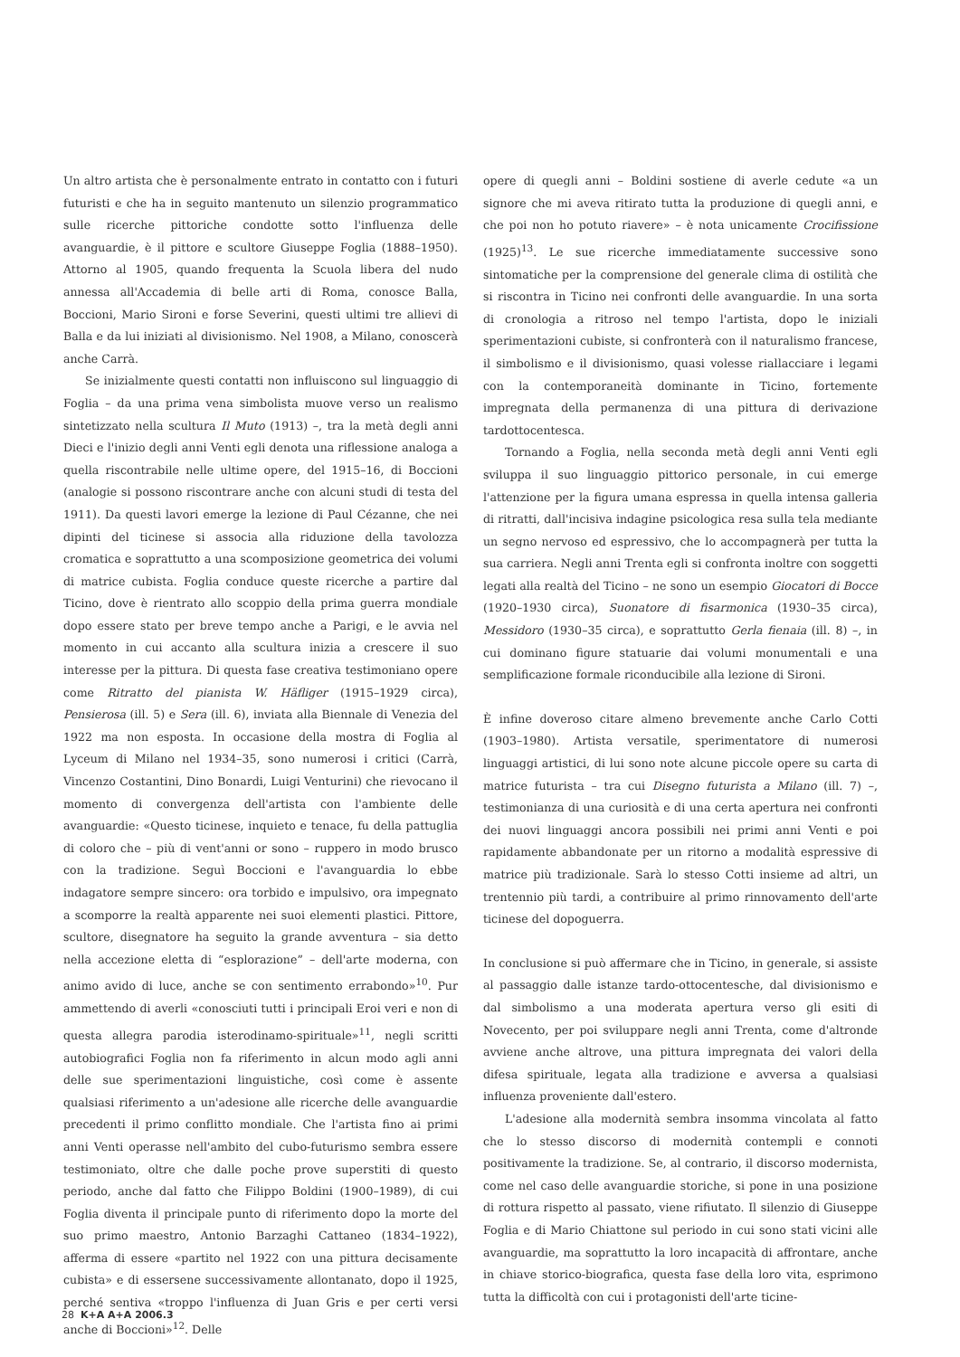Un altro artista che è personalmente entrato in contatto con i futuri futuristi e che ha in seguito mantenuto un silenzio programmatico sulle ricerche pittoriche condotte sotto l'influenza delle avanguardie, è il pittore e scultore Giuseppe Foglia (1888–1950). Attorno al 1905, quando frequenta la Scuola libera del nudo annessa all'Accademia di belle arti di Roma, conosce Balla, Boccioni, Mario Sironi e forse Severini, questi ultimi tre allievi di Balla e da lui iniziati al divisionismo. Nel 1908, a Milano, conoscerà anche Carrà.
Se inizialmente questi contatti non influiscono sul linguaggio di Foglia – da una prima vena simbolista muove verso un realismo sintetizzato nella scultura Il Muto (1913) –, tra la metà degli anni Dieci e l'inizio degli anni Venti egli denota una riflessione analoga a quella riscontrabile nelle ultime opere, del 1915–16, di Boccioni (analogie si possono riscontrare anche con alcuni studi di testa del 1911). Da questi lavori emerge la lezione di Paul Cézanne, che nei dipinti del ticinese si associa alla riduzione della tavolozza cromatica e soprattutto a una scomposizione geometrica dei volumi di matrice cubista. Foglia conduce queste ricerche a partire dal Ticino, dove è rientrato allo scoppio della prima guerra mondiale dopo essere stato per breve tempo anche a Parigi, e le avvia nel momento in cui accanto alla scultura inizia a crescere il suo interesse per la pittura. Di questa fase creativa testimoniano opere come Ritratto del pianista W. Häfliger (1915–1929 circa), Pensierosa (ill. 5) e Sera (ill. 6), inviata alla Biennale di Venezia del 1922 ma non esposta. In occasione della mostra di Foglia al Lyceum di Milano nel 1934–35, sono numerosi i critici (Carrà, Vincenzo Costantini, Dino Bonardi, Luigi Venturini) che rievocano il momento di convergenza dell'artista con l'ambiente delle avanguardie: «Questo ticinese, inquieto e tenace, fu della pattuglia di coloro che – più di vent'anni or sono – ruppero in modo brusco con la tradizione. Seguì Boccioni e l'avanguardia lo ebbe indagatore sempre sincero: ora torbido e impulsivo, ora impegnato a scomporre la realtà apparente nei suoi elementi plastici. Pittore, scultore, disegnatore ha seguito la grande avventura – sia detto nella accezione eletta di “esplorazione” – dell'arte moderna, con animo avido di luce, anche se con sentimento errabondo»<sup>10</sup>. Pur ammettendo di averli «conosciuti tutti i principali Eroi veri e non di questa allegra parodia isterodinamo-spirituale»<sup>11</sup>, negli scritti autobiografici Foglia non fa riferimento in alcun modo agli anni delle sue sperimentazioni linguistiche, così come è assente qualsiasi riferimento a un'adesione alle ricerche delle avanguardie precedenti il primo conflitto mondiale. Che l'artista fino ai primi anni Venti operasse nell'ambito del cubo-futurismo sembra essere testimoniato, oltre che dalle poche prove superstiti di questo periodo, anche dal fatto che Filippo Boldini (1900–1989), di cui Foglia diventa il principale punto di riferimento dopo la morte del suo primo maestro, Antonio Barzaghi Cattaneo (1834–1922), afferma di essere «partito nel 1922 con una pittura decisamente cubista» e di essersene successivamente allontanato, dopo il 1925, perché sentiva «troppo l'influenza di Juan Gris e per certi versi anche di Boccioni»<sup>12</sup>. Delle
opere di quegli anni – Boldini sostiene di averle cedute «a un signore che mi aveva ritirato tutta la produzione di quegli anni, e che poi non ho potuto riavere» – è nota unicamente Crocifissione (1925)<sup>13</sup>. Le sue ricerche immediatamente successive sono sintomatiche per la comprensione del generale clima di ostilità che si riscontra in Ticino nei confronti delle avanguardie. In una sorta di cronologia a ritroso nel tempo l'artista, dopo le iniziali sperimentazioni cubiste, si confronterà con il naturalismo francese, il simbolismo e il divisionismo, quasi volesse riallacciare i legami con la contemporaneità dominante in Ticino, fortemente impregnata della permanenza di una pittura di derivazione tardottocentesca.
Tornando a Foglia, nella seconda metà degli anni Venti egli sviluppa il suo linguaggio pittorico personale, in cui emerge l'attenzione per la figura umana espressa in quella intensa galleria di ritratti, dall'incisiva indagine psicologica resa sulla tela mediante un segno nervoso ed espressivo, che lo accompagnerà per tutta la sua carriera. Negli anni Trenta egli si confronta inoltre con soggetti legati alla realtà del Ticino – ne sono un esempio Giocatori di Bocce (1920–1930 circa), Suonatore di fisarmonica (1930–35 circa), Messidoro (1930–35 circa), e soprattutto Gerla fienaia (ill. 8) –, in cui dominano figure statuarie dai volumi monumentali e una semplificazione formale riconducibile alla lezione di Sironi.
È infine doveroso citare almeno brevemente anche Carlo Cotti (1903–1980). Artista versatile, sperimentatore di numerosi linguaggi artistici, di lui sono note alcune piccole opere su carta di matrice futurista – tra cui Disegno futurista a Milano (ill. 7) –, testimonianza di una curiosità e di una certa apertura nei confronti dei nuovi linguaggi ancora possibili nei primi anni Venti e poi rapidamente abbandonate per un ritorno a modalità espressive di matrice più tradizionale. Sarà lo stesso Cotti insieme ad altri, un trentennio più tardi, a contribuire al primo rinnovamento dell'arte ticinese del dopoguerra.
In conclusione si può affermare che in Ticino, in generale, si assiste al passaggio dalle istanze tardo-ottocentesche, dal divisionismo e dal simbolismo a una moderata apertura verso gli esiti di Novecento, per poi sviluppare negli anni Trenta, come d'altronde avviene anche altrove, una pittura impregnata dei valori della difesa spirituale, legata alla tradizione e avversa a qualsiasi influenza proveniente dall'estero.
L'adesione alla modernità sembra insomma vincolata al fatto che lo stesso discorso di modernità contempli e connoti positivamente la tradizione. Se, al contrario, il discorso modernista, come nel caso delle avanguardie storiche, si pone in una posizione di rottura rispetto al passato, viene rifiutato. Il silenzio di Giuseppe Foglia e di Mario Chiattone sul periodo in cui sono stati vicini alle avanguardie, ma soprattutto la loro incapacità di affrontare, anche in chiave storico-biografica, questa fase della loro vita, esprimono tutta la difficoltà con cui i protagonisti dell'arte ticine-
28 K+A A+A 2006.3